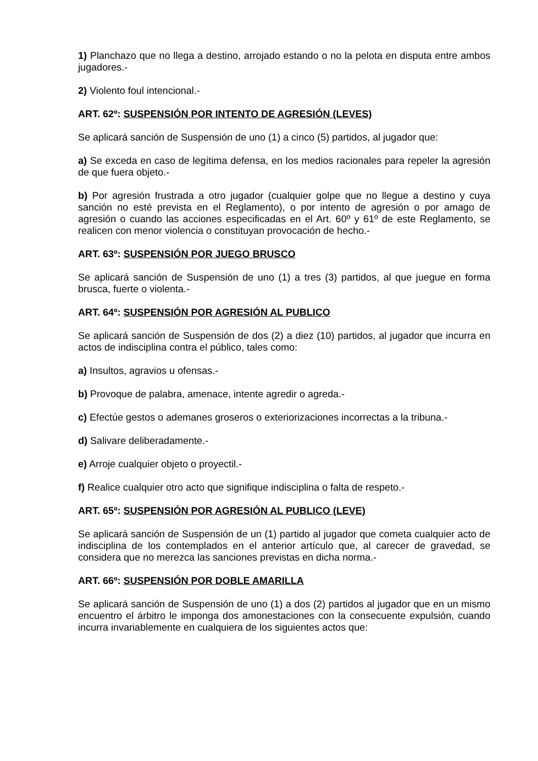1) Planchazo que no llega a destino, arrojado estando o no la pelota en disputa entre ambos jugadores.-
2) Violento foul intencional.-
ART. 62º: SUSPENSIÓN POR INTENTO DE AGRESIÓN (LEVES)
Se aplicará sanción de Suspensión de uno (1) a cinco (5) partidos, al jugador que:
a) Se exceda en caso de legítima defensa, en los medios racionales para repeler la agresión de que fuera objeto.-
b) Por agresión frustrada a otro jugador (cualquier golpe que no llegue a destino y cuya sanción no esté prevista en el Reglamento), o por intento de agresión o por amago de agresión o cuando las acciones especificadas en el Art. 60º y 61º de este Reglamento, se realicen con menor violencia o constituyan provocación de hecho.-
ART. 63º: SUSPENSIÓN POR JUEGO BRUSCO
Se aplicará sanción de Suspensión de uno (1) a tres (3) partidos, al que juegue en forma brusca, fuerte o violenta.-
ART. 64º: SUSPENSIÓN POR AGRESIÓN AL PUBLICO
Se aplicará sanción de Suspensión de dos (2) a diez (10) partidos, al jugador que incurra en actos de indisciplina contra el público, tales como:
a) Insultos, agravios u ofensas.-
b) Provoque de palabra, amenace, intente agredir o agreda.-
c) Efectúe gestos o ademanes groseros o exteriorizaciones incorrectas a la tribuna.-
d) Salivare deliberadamente.-
e) Arroje cualquier objeto o proyectil.-
f) Realice cualquier otro acto que signifique indisciplina o falta de respeto.-
ART. 65º: SUSPENSIÓN POR AGRESIÓN AL PUBLICO (LEVE)
Se aplicará sanción de Suspensión de un (1) partido al jugador que cometa cualquier acto de indisciplina de los contemplados en el anterior artículo que, al carecer de gravedad, se considera que no merezca las sanciones previstas en dicha norma.-
ART. 66º: SUSPENSIÓN POR DOBLE AMARILLA
Se aplicará sanción de Suspensión de uno (1) a dos (2) partidos al jugador que en un mismo encuentro el árbitro le imponga dos amonestaciones con la consecuente expulsión, cuando incurra invariablemente en cualquiera de los siguientes actos que: